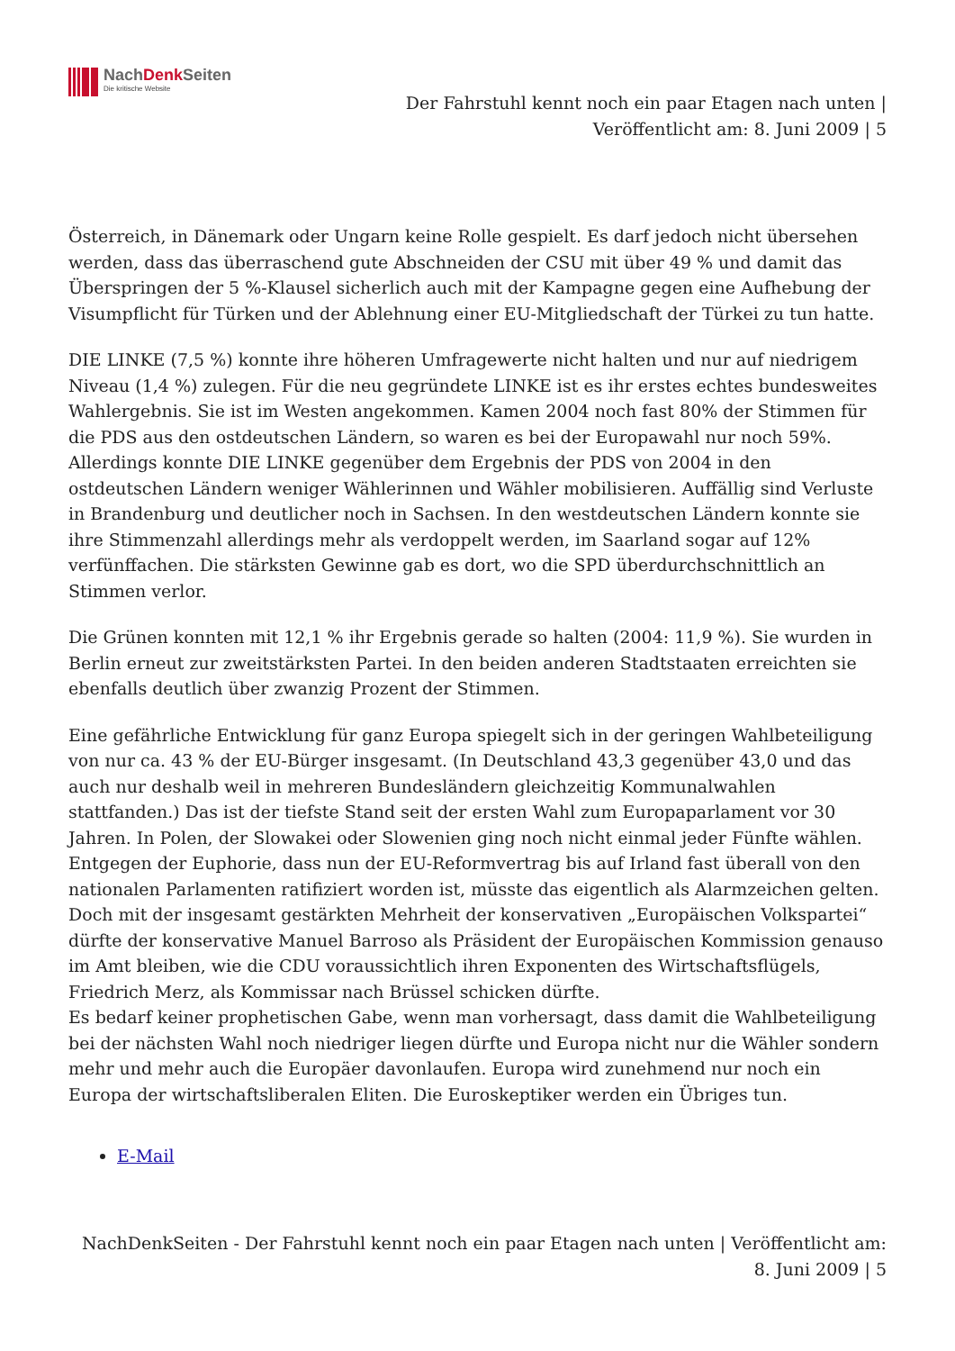NachDenk Seiten
Die kritische Website
Der Fahrstuhl kennt noch ein paar Etagen nach unten |
Veröffentlicht am: 8. Juni 2009 | 5
Österreich, in Dänemark oder Ungarn keine Rolle gespielt. Es darf jedoch nicht übersehen werden, dass das überraschend gute Abschneiden der CSU mit über 49 % und damit das Überspringen der 5 %-Klausel sicherlich auch mit der Kampagne gegen eine Aufhebung der Visumpflicht für Türken und der Ablehnung einer EU-Mitgliedschaft der Türkei zu tun hatte.
DIE LINKE (7,5 %) konnte ihre höheren Umfragewerte nicht halten und nur auf niedrigem Niveau (1,4 %) zulegen. Für die neu gegründete LINKE ist es ihr erstes echtes bundesweites Wahlergebnis. Sie ist im Westen angekommen. Kamen 2004 noch fast 80% der Stimmen für die PDS aus den ostdeutschen Ländern, so waren es bei der Europawahl nur noch 59%. Allerdings konnte DIE LINKE gegenüber dem Ergebnis der PDS von 2004 in den ostdeutschen Ländern weniger Wählerinnen und Wähler mobilisieren. Auffällig sind Verluste in Brandenburg und deutlicher noch in Sachsen. In den westdeutschen Ländern konnte sie ihre Stimmenzahl allerdings mehr als verdoppelt werden, im Saarland sogar auf 12% verfünffachen. Die stärksten Gewinne gab es dort, wo die SPD überdurchschnittlich an Stimmen verlor.
Die Grünen konnten mit 12,1 % ihr Ergebnis gerade so halten (2004: 11,9 %). Sie wurden in Berlin erneut zur zweitstärksten Partei. In den beiden anderen Stadtstaaten erreichten sie ebenfalls deutlich über zwanzig Prozent der Stimmen.
Eine gefährliche Entwicklung für ganz Europa spiegelt sich in der geringen Wahlbeteiligung von nur ca. 43 % der EU-Bürger insgesamt. (In Deutschland 43,3 gegenüber 43,0 und das auch nur deshalb weil in mehreren Bundesländern gleichzeitig Kommunalwahlen stattfanden.) Das ist der tiefste Stand seit der ersten Wahl zum Europaparlament vor 30 Jahren. In Polen, der Slowakei oder Slowenien ging noch nicht einmal jeder Fünfte wählen. Entgegen der Euphorie, dass nun der EU-Reformvertrag bis auf Irland fast überall von den nationalen Parlamenten ratifiziert worden ist, müsste das eigentlich als Alarmzeichen gelten. Doch mit der insgesamt gestärkten Mehrheit der konservativen „Europäischen Volkspartei“ dürfte der konservative Manuel Barroso als Präsident der Europäischen Kommission genauso im Amt bleiben, wie die CDU voraussichtlich ihren Exponenten des Wirtschaftsflügels, Friedrich Merz, als Kommissar nach Brüssel schicken dürfte.
Es bedarf keiner prophetischen Gabe, wenn man vorhersagt, dass damit die Wahlbeteiligung bei der nächsten Wahl noch niedriger liegen dürfte und Europa nicht nur die Wähler sondern mehr und mehr auch die Europäer davonlaufen. Europa wird zunehmend nur noch ein Europa der wirtschaftsliberalen Eliten. Die Euroskeptiker werden ein Übriges tun.
E-Mail
NachDenkSeiten - Der Fahrstuhl kennt noch ein paar Etagen nach unten | Veröffentlicht am:
8. Juni 2009 | 5